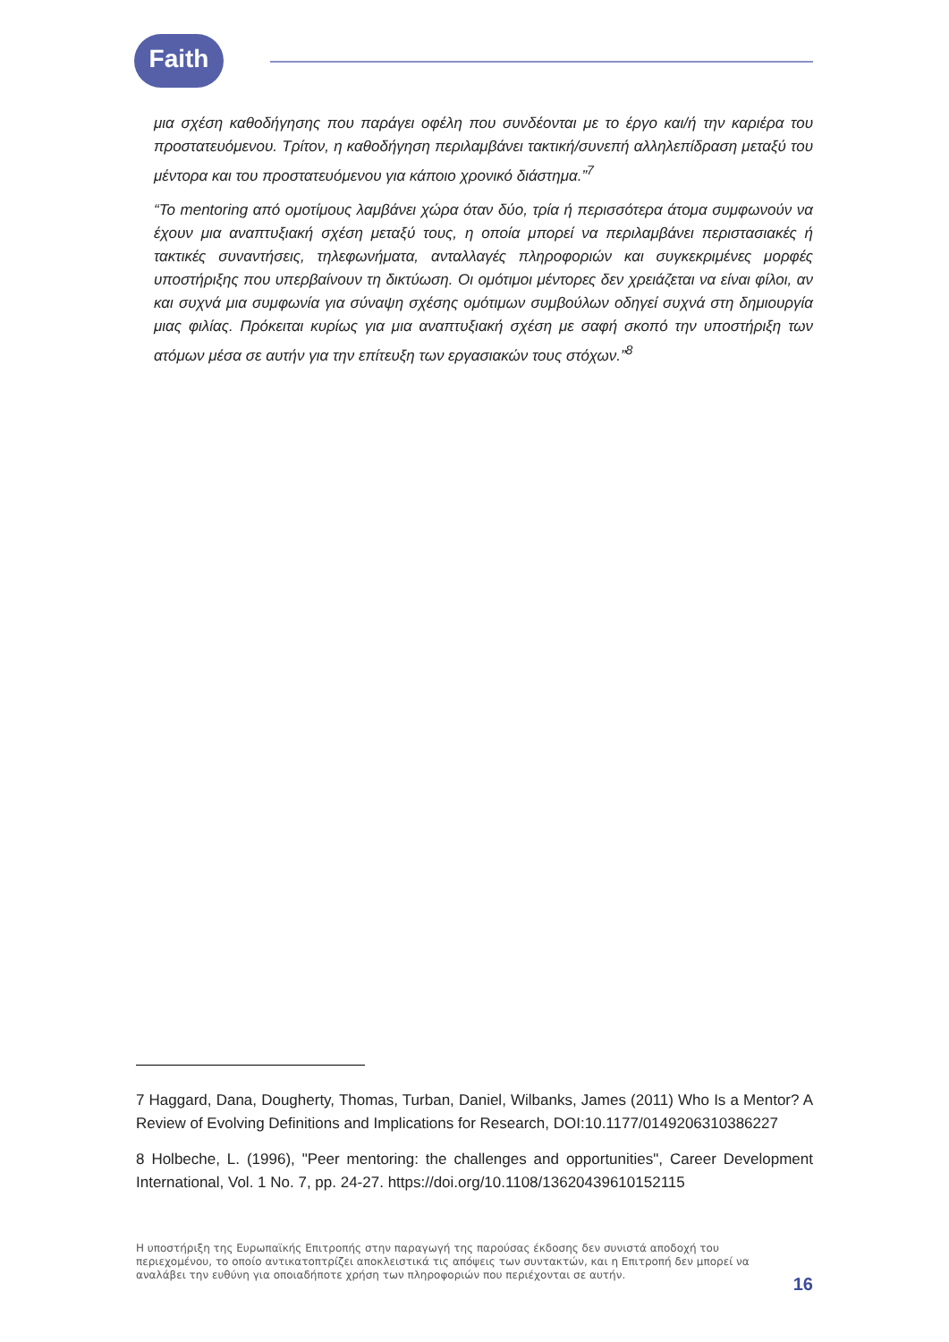Faith
μια σχέση καθοδήγησης που παράγει οφέλη που συνδέονται με το έργο και/ή την καριέρα του προστατευόμενου. Τρίτον, η καθοδήγηση περιλαμβάνει τακτική/συνεπή αλληλεπίδραση μεταξύ του μέντορα και του προστατευόμενου για κάποιο χρονικό διάστημα.”<sup>7</sup>
“Το mentoring από ομοτίμους λαμβάνει χώρα όταν δύο, τρία ή περισσότερα άτομα συμφωνούν να έχουν μια αναπτυξιακή σχέση μεταξύ τους, η οποία μπορεί να περιλαμβάνει περιστασιακές ή τακτικές συναντήσεις, τηλεφωνήματα, ανταλλαγές πληροφοριών και συγκεκριμένες μορφές υποστήριξης που υπερβαίνουν τη δικτύωση. Οι ομότιμοι μέντορες δεν χρειάζεται να είναι φίλοι, αν και συχνά μια συμφωνία για σύναψη σχέσης ομότιμων συμβούλων οδηγεί συχνά στη δημιουργία μιας φιλίας. Πρόκειται κυρίως για μια αναπτυξιακή σχέση με σαφή σκοπό την υποστήριξη των ατόμων μέσα σε αυτήν για την επίτευξη των εργασιακών τους στόχων.”<sup>8</sup>
7 Haggard, Dana, Dougherty, Thomas, Turban, Daniel, Wilbanks, James (2011) Who Is a Mentor? A Review of Evolving Definitions and Implications for Research, DOI:10.1177/0149206310386227
8 Holbeche, L. (1996), "Peer mentoring: the challenges and opportunities", Career Development International, Vol. 1 No. 7, pp. 24-27. https://doi.org/10.1108/13620439610152115
Η υποστήριξη της Ευρωπαϊκής Επιτροπής στην παραγωγή της παρούσας έκδοσης δεν συνιστά αποδοχή του περιεχομένου, το οποίο αντικατοπτρίζει αποκλειστικά τις απόψεις των συντακτών, και η Επιτροπή δεν μπορεί να αναλάβει την ευθύνη για οποιαδήποτε χρήση των πληροφοριών που περιέχονται σε αυτήν.
16